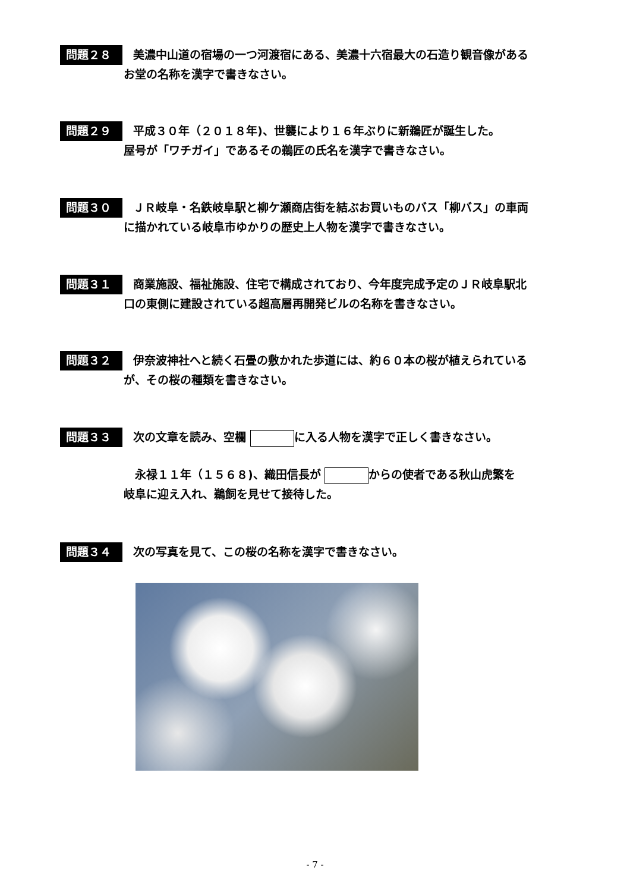問題２８ 美濃中山道の宿場の一つ河渡宿にある、美濃十六宿最大の石造り観音像がある
お堂の名称を漢字で書きなさい。
問題２９ 平成３０年（２０１８年)、世襲により１６年ぶりに新鵜匠が誕生した。
屋号が「ワチガイ」であるその鵜匠の氏名を漢字で書きなさい。
問題３０ ＪＲ岐阜・名鉄岐阜駅と柳ケ瀬商店街を結ぶお買いものバス「柳バス」の車両
に描かれている岐阜市ゆかりの歴史上人物を漢字で書きなさい。
問題３１ 商業施設、福祉施設、住宅で構成されており、今年度完成予定のＪＲ岐阜駅北
口の東側に建設されている超高層再開発ビルの名称を書きなさい。
問題３２ 伊奈波神社へと続く石畳の敷かれた歩道には、約６０本の桜が植えられている
が、その桜の種類を書きなさい。
問題３３ 次の文章を読み、空欄 に入る人物を漢字で正しく書きなさい。
　永禄１１年（１５６８)、織田信長が からの使者である秋山虎繁を
岐阜に迎え入れ、鵜飼を見せて接待した。
問題３４ 次の写真を見て、この桜の名称を漢字で書きなさい。
- 7 -